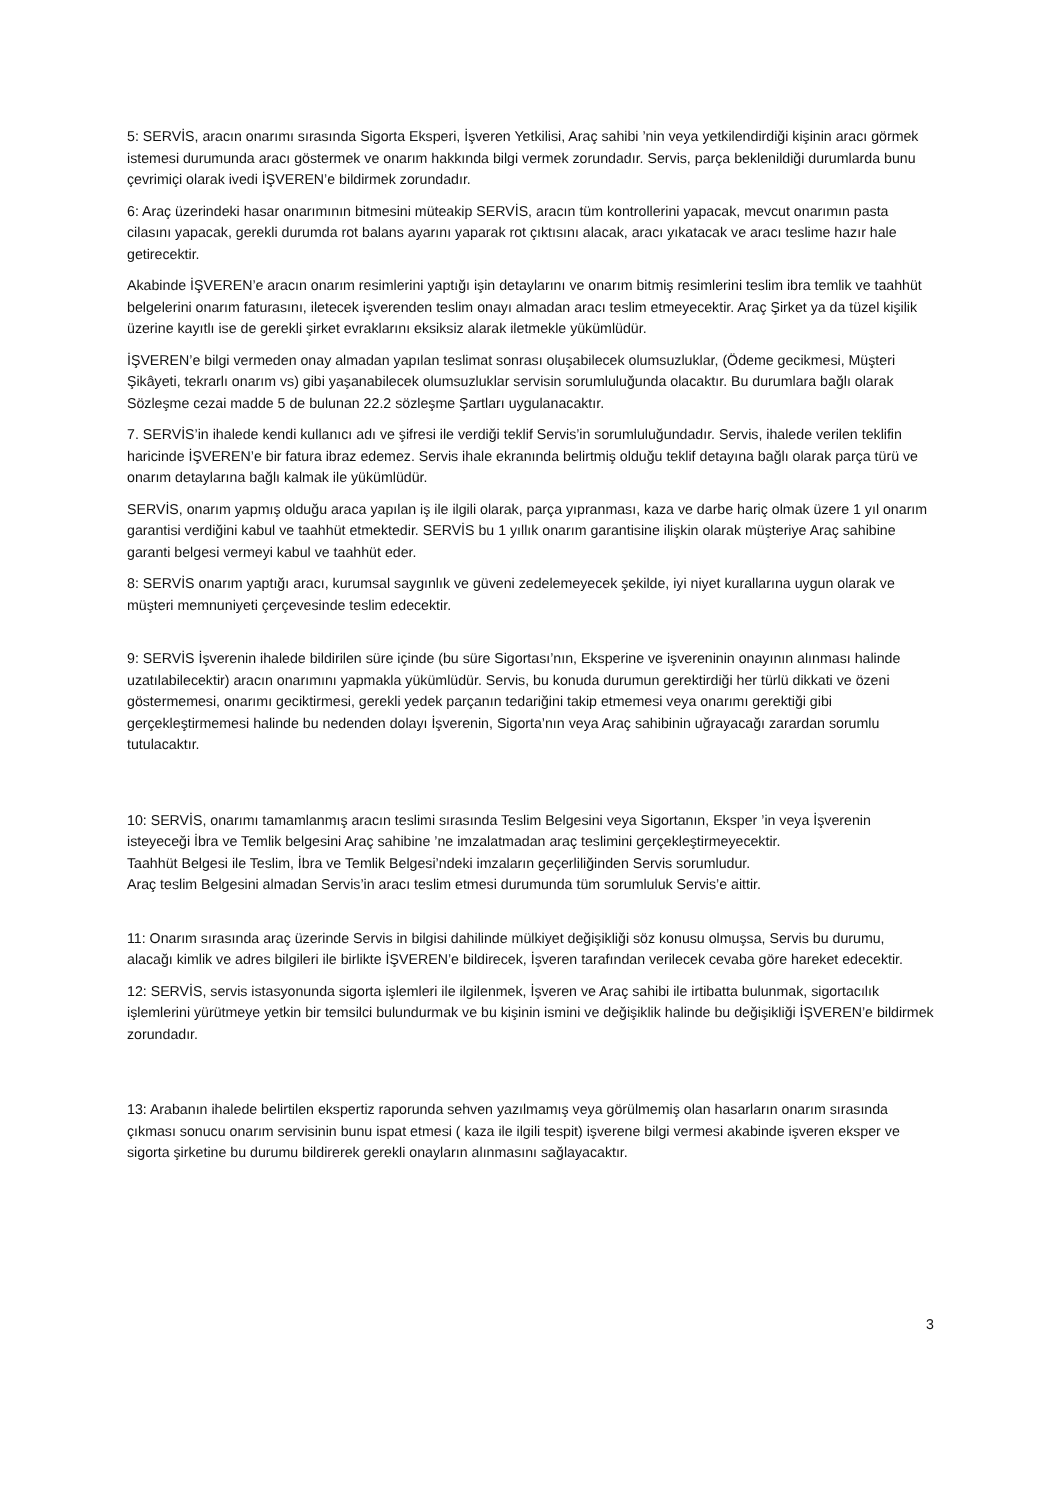5: SERVİS, aracın onarımı sırasında Sigorta Eksperi, İşveren Yetkilisi, Araç sahibi ’nin veya yetkilendirdiği kişinin aracı görmek istemesi durumunda aracı göstermek ve onarım hakkında bilgi vermek zorundadır. Servis, parça beklenildiği durumlarda bunu çevrimiçi olarak ivedi İŞVEREN’e bildirmek zorundadır.
6: Araç üzerindeki hasar onarımının bitmesini müteakip SERVİS, aracın tüm kontrollerini yapacak, mevcut onarımın pasta cilasını yapacak, gerekli durumda rot balans ayarını yaparak rot çıktısını alacak, aracı yıkatacak ve aracı teslime hazır hale getirecektir.
Akabinde İŞVEREN’e aracın onarım resimlerini yaptığı işin detaylarını ve onarım bitmiş resimlerini teslim ibra temlik ve taahhüt belgelerini onarım faturasını, iletecek işverenden teslim onayı almadan aracı teslim etmeyecektir. Araç Şirket ya da tüzel kişilik üzerine kayıtlı ise de gerekli şirket evraklarını eksiksiz alarak iletmekle yükümlüdür.
İŞVEREN’e bilgi vermeden onay almadan yapılan teslimat sonrası oluşabilecek olumsuzluklar, (Ödeme gecikmesi, Müşteri Şikâyeti, tekrarlı onarım vs) gibi yaşanabilecek olumsuzluklar servisin sorumluluğunda olacaktır. Bu durumlara bağlı olarak Sözleşme cezai madde 5 de bulunan 22.2 sözleşme Şartları uygulanacaktır.
7. SERVİS’in ihalede kendi kullanıcı adı ve şifresi ile verdiği teklif Servis’in sorumluluğundadır. Servis, ihalede verilen teklifin haricinde İŞVEREN’e bir fatura ibraz edemez. Servis ihale ekranında belirtmiş olduğu teklif detayına bağlı olarak parça türü ve onarım detaylarına bağlı kalmak ile yükümlüdür.
SERVİS, onarım yapmış olduğu araca yapılan iş ile ilgili olarak, parça yıpranması, kaza ve darbe hariç olmak üzere 1 yıl onarım garantisi verdiğini kabul ve taahhüt etmektedir. SERVİS bu 1 yıllık onarım garantisine ilişkin olarak müşteriye Araç sahibine garanti belgesi vermeyi kabul ve taahhüt eder.
8: SERVİS onarım yaptığı aracı, kurumsal saygınlık ve güveni zedelemeyecek şekilde, iyi niyet kurallarına uygun olarak ve müşteri memnuniyeti çerçevesinde teslim edecektir.
9: SERVİS İşverenin ihalede bildirilen süre içinde (bu süre Sigortası’nın, Eksperine ve işvereninin onayının alınması halinde uzatılabilecektir) aracın onarımını yapmakla yükümlüdür. Servis, bu konuda durumun gerektirdiği her türlü dikkati ve özeni göstermemesi, onarımı geciktirmesi, gerekli yedek parçanın tedariğini takip etmemesi veya onarımı gerektiği gibi gerçekleştirmemesi halinde bu nedenden dolayı İşverenin, Sigorta’nın veya Araç sahibinin uğrayacağı zarardan sorumlu tutulacaktır.
10: SERVİS, onarımı tamamlanmış aracın teslimi sırasında Teslim Belgesini veya Sigortanın, Eksper ’in veya İşverenin isteyeceği İbra ve Temlik belgesini Araç sahibine ’ne imzalatmadan araç teslimini gerçekleştirmeyecektir.
Taahhüt Belgesi ile Teslim, İbra ve Temlik Belgesi’ndeki imzaların geçerliliğinden Servis sorumludur.
Araç teslim Belgesini almadan Servis’in aracı teslim etmesi durumunda tüm sorumluluk Servis’e aittir.
11: Onarım sırasında araç üzerinde Servis in bilgisi dahilinde mülkiyet değişikliği söz konusu olmuşsa, Servis bu durumu, alacağı kimlik ve adres bilgileri ile birlikte İŞVEREN’e bildirecek, İşveren tarafından verilecek cevaba göre hareket edecektir.
12: SERVİS, servis istasyonunda sigorta işlemleri ile ilgilenmek, İşveren ve Araç sahibi ile irtibatta bulunmak, sigortacılık işlemlerini yürütmeye yetkin bir temsilci bulundurmak ve bu kişinin ismini ve değişiklik halinde bu değişikliği İŞVEREN’e bildirmek zorundadır.
13: Arabanın ihalede belirtilen ekspertiz raporunda sehven yazılmamış veya görülmemiş olan hasarların onarım sırasında çıkması sonucu onarım servisinin bunu ispat etmesi ( kaza ile ilgili tespit) işverene bilgi vermesi akabinde işveren eksper ve sigorta şirketine bu durumu bildirerek gerekli onayların alınmasını sağlayacaktır.
3